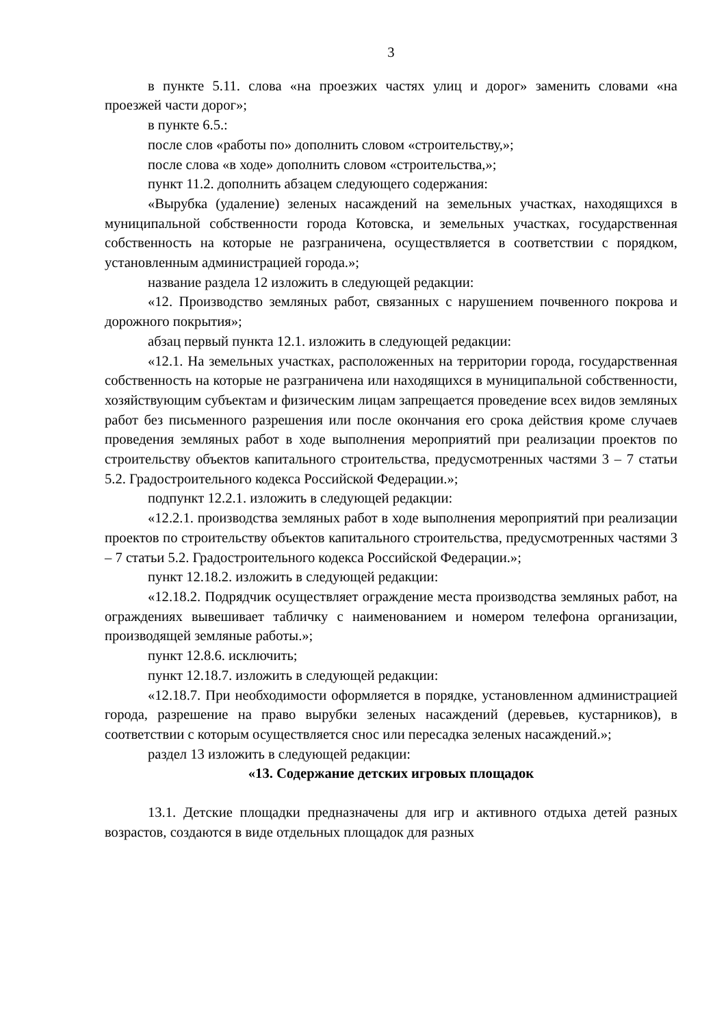3
в пункте 5.11. слова «на проезжих частях улиц и дорог» заменить словами «на проезжей части дорог»;
в пункте 6.5.:
после слов «работы по» дополнить словом «строительству,»;
после слова «в ходе» дополнить словом «строительства,»;
пункт 11.2. дополнить абзацем следующего содержания:
«Вырубка (удаление) зеленых насаждений на земельных участках, находящихся в муниципальной собственности города Котовска, и земельных участках, государственная собственность на которые не разграничена, осуществляется в соответствии с порядком, установленным администрацией города.»;
название раздела 12 изложить в следующей редакции:
«12. Производство земляных работ, связанных с нарушением почвенного покрова и дорожного покрытия»;
абзац первый пункта 12.1. изложить в следующей редакции:
«12.1. На земельных участках, расположенных на территории города, государственная собственность на которые не разграничена или находящихся в муниципальной собственности, хозяйствующим субъектам и физическим лицам запрещается проведение всех видов земляных работ без письменного разрешения или после окончания его срока действия кроме случаев проведения земляных работ в ходе выполнения мероприятий при реализации проектов по строительству объектов капитального строительства, предусмотренных частями 3 – 7 статьи 5.2. Градостроительного кодекса Российской Федерации.»;
подпункт 12.2.1. изложить в следующей редакции:
«12.2.1. производства земляных работ в ходе выполнения мероприятий при реализации проектов по строительству объектов капитального строительства, предусмотренных частями 3 – 7 статьи 5.2. Градостроительного кодекса Российской Федерации.»;
пункт 12.18.2. изложить в следующей редакции:
«12.18.2. Подрядчик осуществляет ограждение места производства земляных работ, на ограждениях вывешивает табличку с наименованием и номером телефона организации, производящей земляные работы.»;
пункт 12.8.6. исключить;
пункт 12.18.7. изложить в следующей редакции:
«12.18.7. При необходимости оформляется в порядке, установленном администрацией города, разрешение на право вырубки зеленых насаждений (деревьев, кустарников), в соответствии с которым осуществляется снос или пересадка зеленых насаждений.»;
раздел 13 изложить в следующей редакции:
«13. Содержание детских игровых площадок
13.1. Детские площадки предназначены для игр и активного отдыха детей разных возрастов, создаются в виде отдельных площадок для разных